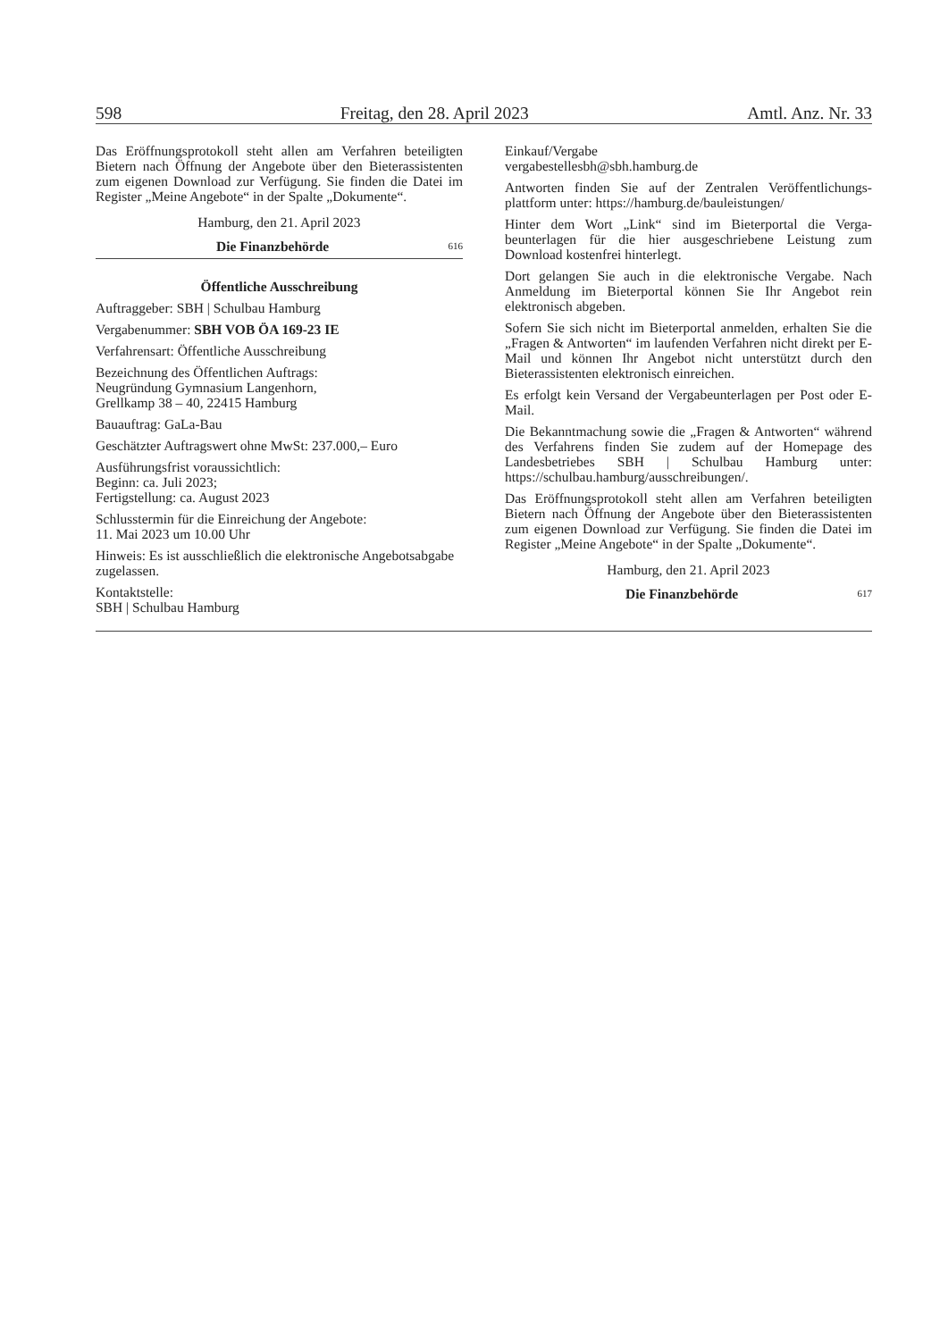598 Freitag, den 28. April 2023 Amtl. Anz. Nr. 33
Das Eröffnungsprotokoll steht allen am Verfahren beteilig­ten Bietern nach Öffnung der Angebote über den Bieteras­sistenten zum eigenen Download zur Verfügung. Sie finden die Datei im Register „Meine Angebote“ in der Spalte „Dokumente“.
Hamburg, den 21. April 2023
Die Finanzbehörde 616
Öffentliche Ausschreibung
Auftraggeber: SBH | Schulbau Hamburg
Vergabenummer: SBH VOB ÖA 169-23 IE
Verfahrensart: Öffentliche Ausschreibung
Bezeichnung des Öffentlichen Auftrags:
Neugründung Gymnasium Langenhorn,
Grellkamp 38 – 40, 22415 Hamburg
Bauauftrag: GaLa-Bau
Geschätzter Auftragswert ohne MwSt: 237.000,– Euro
Ausführungsfrist voraussichtlich:
Beginn: ca. Juli 2023;
Fertigstellung: ca. August 2023
Schlusstermin für die Einreichung der Angebote:
11. Mai 2023 um 10.00 Uhr
Hinweis: Es ist ausschließlich die elektronische Angebotsabgabe zugelassen.
Kontaktstelle:
SBH | Schulbau Hamburg
Einkauf/Vergabe
vergabestellesbh@sbh.hamburg.de
Antworten finden Sie auf der Zentralen Veröffentlichungs­plattform unter: https://hamburg.de/bauleistungen/
Hinter dem Wort „Link“ sind im Bieterportal die Verga­beunterlagen für die hier ausgeschriebene Leistung zum Download kostenfrei hinterlegt.
Dort gelangen Sie auch in die elektronische Vergabe. Nach Anmeldung im Bieterportal können Sie Ihr Angebot rein elektronisch abgeben.
Sofern Sie sich nicht im Bieterportal anmelden, erhalten Sie die „Fragen & Antworten“ im laufenden Verfahren nicht direkt per E-Mail und können Ihr Angebot nicht unter­stützt durch den Bieterassistenten elektronisch einreichen.
Es erfolgt kein Versand der Vergabeunterlagen per Post oder E-Mail.
Die Bekanntmachung sowie die „Fragen & Antworten“ während des Verfahrens finden Sie zudem auf der Home­page des Landesbetriebes SBH | Schulbau Hamburg unter: https://schulbau.hamburg/ausschreibungen/.
Das Eröffnungsprotokoll steht allen am Verfahren beteilig­ten Bietern nach Öffnung der Angebote über den Bieteras­sistenten zum eigenen Download zur Verfügung. Sie finden die Datei im Register „Meine Angebote“ in der Spalte „Dokumente“.
Hamburg, den 21. April 2023
Die Finanzbehörde 617